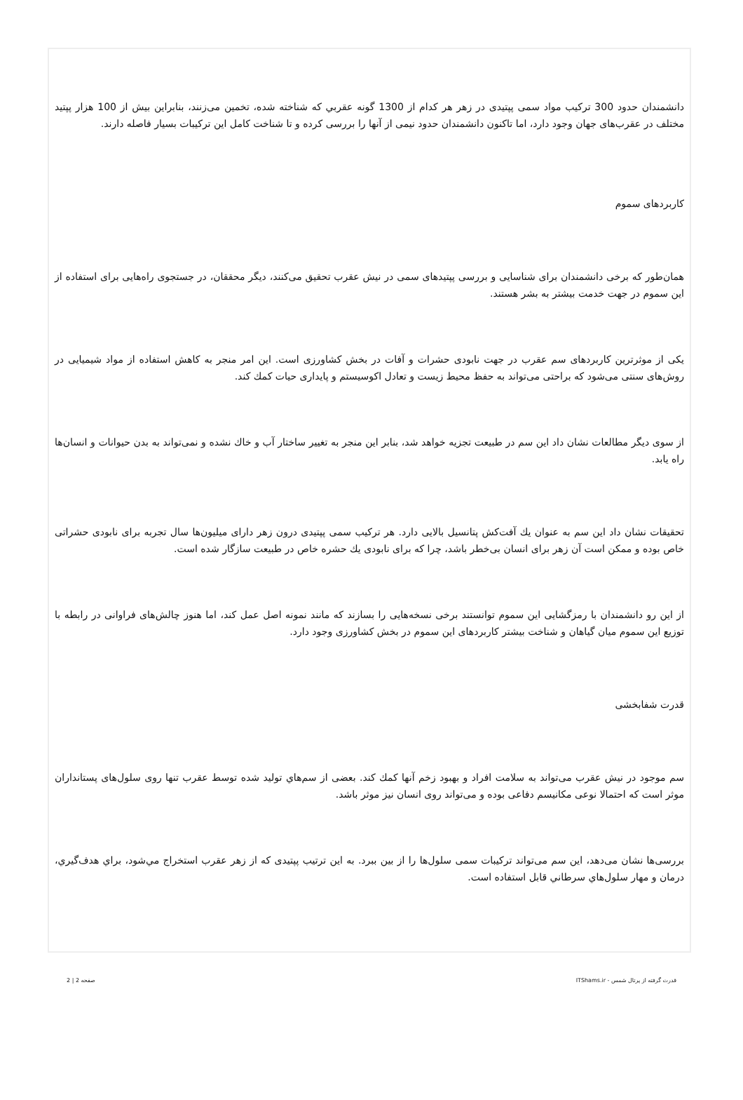دانشمندان حدود 300 ترکیب مواد سمی پپتیدی در زهر هر کدام از 1300 گونه عقربي که شناخته شده، تخمین می‌زنند، بنابراین بیش از 100 هزار پپتید مختلف در عقرب‌های جهان وجود دارد، اما تاکنون دانشمندان حدود نیمی از آنها را بررسی کرده و تا شناخت کامل این ترکیبات بسیار فاصله دارند.
کاربردهای سموم
همان‌طور که برخی دانشمندان برای شناسایی و بررسی پپتیدهای سمی در نیش عقرب تحقیق می‌کنند، دیگر محققان، در جستجوی راه‌هایی برای استفاده از این سموم در جهت خدمت بیشتر به بشر هستند.
یکی از موثرترین کاربردهای سم عقرب در جهت نابودی حشرات و آفات در بخش کشاورزی است. این امر منجر به کاهش استفاده از مواد شیمیایی در روش‌های سنتی می‌شود که براحتی می‌تواند به حفظ محیط زیست و تعادل اکوسیستم و پایداری حیات کمك کند.
از سوی دیگر مطالعات نشان داد این سم در طبیعت تجزیه خواهد شد، بنابر این منجر به تغییر ساختار آب و خاك نشده و نمی‌تواند به بدن حیوانات و انسان‌ها راه یابد.
تحقیقات نشان داد این سم به عنوان یك آفت‌کش پتانسیل بالایی دارد. هر ترکیب سمی پپتیدی درون زهر دارای میلیون‌ها سال تجربه برای نابودی حشراتی خاص بوده و ممکن است آن زهر برای انسان بی‌خطر باشد، چرا که برای نابودی یك حشره خاص در طبیعت سازگار شده است.
از این رو دانشمندان با رمزگشایی این سموم توانستند برخی نسخه‌هایی را بسازند که مانند نمونه اصل عمل کند، اما هنوز چالش‌های فراوانی در رابطه با توزیع این سموم میان گیاهان و شناخت بیشتر کاربردهای این سموم در بخش کشاورزی وجود دارد.
قدرت شفابخشی
سم موجود در نیش عقرب می‌تواند به سلامت افراد و بهبود زخم آنها کمك کند. بعضی از سم‌هاي توليد شده توسط عقرب تنها روی سلول‌های پستانداران موثر است که احتمالا نوعی مکانیسم دفاعی بوده و می‌تواند روی انسان نیز موثر باشد.
بررسی‌ها نشان می‌دهد، این سم می‌تواند ترکیبات سمی سلول‌ها را از بین ببرد. به این ترتیب پپتیدی که از زهر عقرب استخراج مي‌شود، براي هدف‌گيري، درمان و مهار سلول‌هاي سرطاني قابل استفاده است.
قدرت گرفته از پرتال شمس - ITShams.ir صفحه 2 | 2